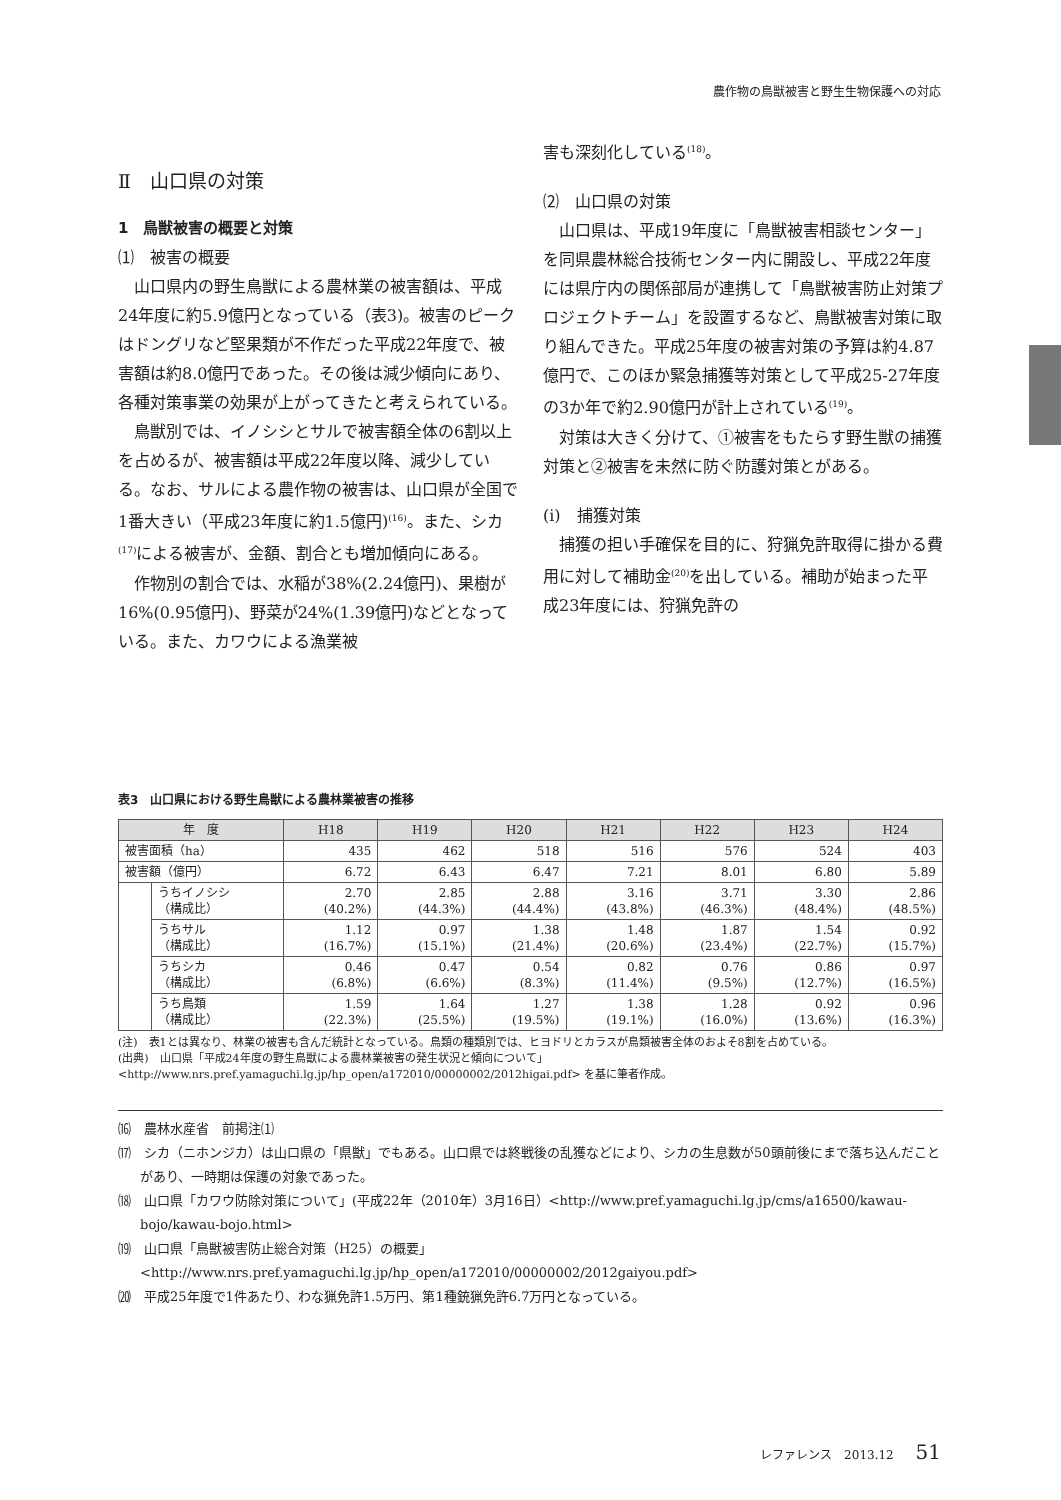農作物の鳥獣被害と野生生物保護への対応
Ⅱ　山口県の対策
1　鳥獣被害の概要と対策
⑴　被害の概要
山口県内の野生鳥獣による農林業の被害額は、平成24年度に約5.9億円となっている（表3)。被害のピークはドングリなど堅果類が不作だった平成22年度で、被害額は約8.0億円であった。その後は減少傾向にあり、各種対策事業の効果が上がってきたと考えられている。
鳥獣別では、イノシシとサルで被害額全体の6割以上を占めるが、被害額は平成22年度以降、減少している。なお、サルによる農作物の被害は、山口県が全国で1番大きい（平成23年度に約1.5億円)<sup>(16)</sup>。また、シカ<sup>(17)</sup>による被害が、金額、割合とも増加傾向にある。
作物別の割合では、水稲が38%(2.24億円)、果樹が16%(0.95億円)、野菜が24%(1.39億円)などとなっている。また、カワウによる漁業被
害も深刻化している<sup>(18)</sup>。
⑵　山口県の対策
山口県は、平成19年度に「鳥獣被害相談センター」を同県農林総合技術センター内に開設し、平成22年度には県庁内の関係部局が連携して「鳥獣被害防止対策プロジェクトチーム」を設置するなど、鳥獣被害対策に取り組んできた。平成25年度の被害対策の予算は約4.87億円で、このほか緊急捕獲等対策として平成25-27年度の3か年で約2.90億円が計上されている<sup>(19)</sup>。
対策は大きく分けて、①被害をもたらす野生獣の捕獲対策と②被害を未然に防ぐ防護対策とがある。
(i)　捕獲対策
捕獲の担い手確保を目的に、狩猟免許取得に掛かる費用に対して補助金<sup>(20)</sup>を出している。補助が始まった平成23年度には、狩猟免許の
表3　山口県における野生鳥獣による農林業被害の推移
| 年 度 | | H18 | H19 | H20 | H21 | H22 | H23 | H24 |
| --- | --- | --- | --- | --- | --- | --- | --- | --- |
| 被害面積（ha） | | 435 | 462 | 518 | 516 | 576 | 524 | 403 |
| 被害額（億円） | | 6.72 | 6.43 | 6.47 | 7.21 | 8.01 | 6.80 | 5.89 |
| | うちイノシシ （構成比） | 2.70 (40.2%) | 2.85 (44.3%) | 2.88 (44.4%) | 3.16 (43.8%) | 3.71 (46.3%) | 3.30 (48.4%) | 2.86 (48.5%) |
| | うちサル （構成比） | 1.12 (16.7%) | 0.97 (15.1%) | 1.38 (21.4%) | 1.48 (20.6%) | 1.87 (23.4%) | 1.54 (22.7%) | 0.92 (15.7%) |
| | うちシカ （構成比） | 0.46 (6.8%) | 0.47 (6.6%) | 0.54 (8.3%) | 0.82 (11.4%) | 0.76 (9.5%) | 0.86 (12.7%) | 0.97 (16.5%) |
| | うち鳥類 （構成比） | 1.59 (22.3%) | 1.64 (25.5%) | 1.27 (19.5%) | 1.38 (19.1%) | 1.28 (16.0%) | 0.92 (13.6%) | 0.96 (16.3%) |
(注)　表1とは異なり、林業の被害も含んだ統計となっている。鳥類の種類別では、ヒヨドリとカラスが鳥類被害全体のおよそ8割を占めている。
(出典)　山口県「平成24年度の野生鳥獣による農林業被害の発生状況と傾向について」<http://www.nrs.pref.yamaguchi.lg.jp/hp_open/a172010/00000002/2012higai.pdf> を基に筆者作成。
⒃　農林水産省　前掲注⑴
⒄　シカ（ニホンジカ）は山口県の「県獣」でもある。山口県では終戦後の乱獲などにより、シカの生息数が50頭前後にまで落ち込んだことがあり、一時期は保護の対象であった。
⒅　山口県「カワウ防除対策について」(平成22年（2010年）3月16日）<http://www.pref.yamaguchi.lg.jp/cms/a16500/kawau-bojo/kawau-bojo.html>
⒆　山口県「鳥獣被害防止総合対策（H25）の概要」<http://www.nrs.pref.yamaguchi.lg.jp/hp_open/a172010/00000002/2012gaiyou.pdf>
⒇　平成25年度で1件あたり、わな猟免許1.5万円、第1種銃猟免許6.7万円となっている。
レファレンス　2013.12 51